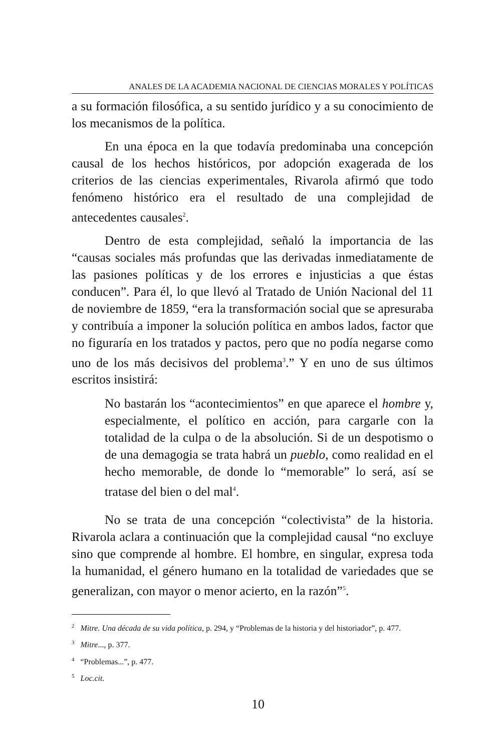ANALES DE LA ACADEMIA NACIONAL DE CIENCIAS MORALES Y POLÍTICAS
a su formación filosófica, a su sentido jurídico y a su conocimiento de los mecanismos de la política.
En una época en la que todavía predominaba una concepción causal de los hechos históricos, por adopción exagerada de los criterios de las ciencias experimentales, Rivarola afirmó que todo fenómeno histórico era el resultado de una complejidad de antecedentes causales<sup>2</sup>.
Dentro de esta complejidad, señaló la importancia de las “causas sociales más profundas que las derivadas inmediatamente de las pasiones políticas y de los errores e injusticias a que éstas conducen”. Para él, lo que llevó al Tratado de Unión Nacional del 11 de noviembre de 1859, “era la transformación social que se apresuraba y contribuía a imponer la solución política en ambos lados, factor que no figuraría en los tratados y pactos, pero que no podía negarse como uno de los más decisivos del problema<sup>3</sup>.” Y en uno de sus últimos escritos insistirá:
No bastarán los “acontecimientos” en que aparece el hombre y, especialmente, el político en acción, para cargarle con la totalidad de la culpa o de la absolución. Si de un despotismo o de una demagogia se trata habrá un pueblo, como realidad en el hecho memorable, de donde lo “memorable” lo será, así se tratase del bien o del mal<sup>4</sup>.
No se trata de una concepción “colectivista” de la historia. Rivarola aclara a continuación que la complejidad causal “no excluye sino que comprende al hombre. El hombre, en singular, expresa toda la humanidad, el género humano en la totalidad de variedades que se generalizan, con mayor o menor acierto, en la razón”<sup>5</sup>.
<sup>2</sup> Mitre. Una década de su vida política, p. 294, y “Problemas de la historia y del historiador”, p. 477.
<sup>3</sup> Mitre..., p. 377.
<sup>4</sup> “Problemas...”, p. 477.
<sup>5</sup> Loc.cit.
10